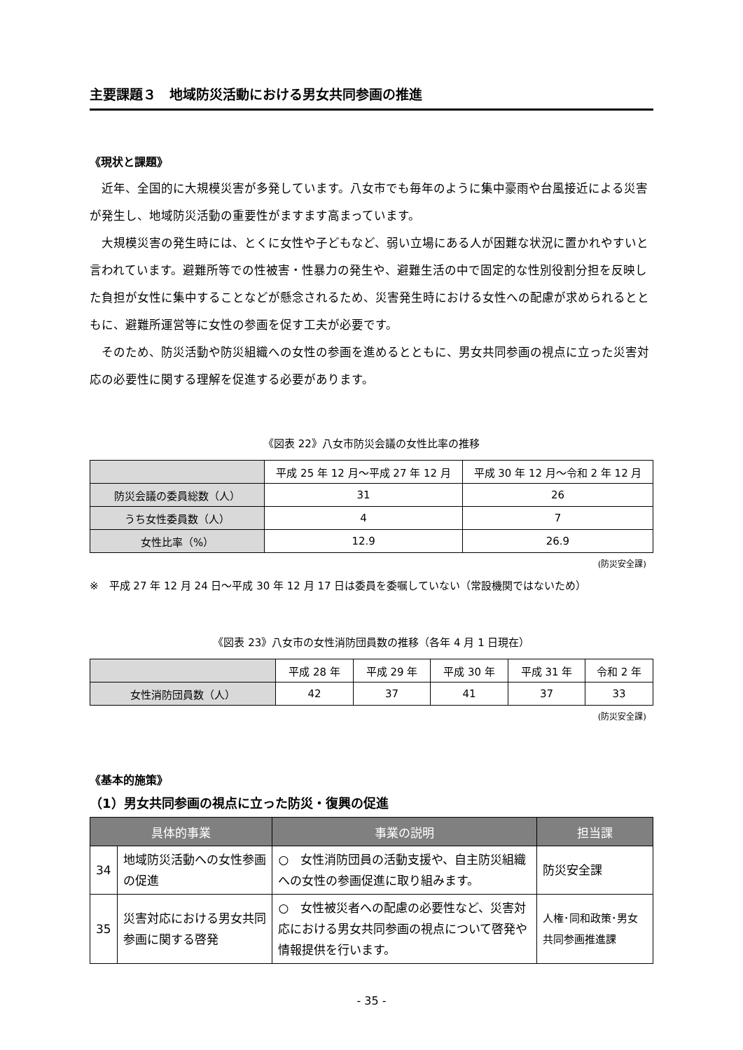主要課題３　地域防災活動における男女共同参画の推進
《現状と課題》
近年、全国的に大規模災害が多発しています。八女市でも毎年のように集中豪雨や台風接近による災害が発生し、地域防災活動の重要性がますます高まっています。
大規模災害の発生時には、とくに女性や子どもなど、弱い立場にある人が困難な状況に置かれやすいと言われています。避難所等での性被害・性暴力の発生や、避難生活の中で固定的な性別役割分担を反映した負担が女性に集中することなどが懸念されるため、災害発生時における女性への配慮が求められるとともに、避難所運営等に女性の参画を促す工夫が必要です。
そのため、防災活動や防災組織への女性の参画を進めるとともに、男女共同参画の視点に立った災害対応の必要性に関する理解を促進する必要があります。
《図表 22》八女市防災会議の女性比率の推移
| | 平成 25 年 12 月～平成 27 年 12 月 | 平成 30 年 12 月～令和 2 年 12 月 |
| --- | --- | --- |
| 防災会議の委員総数（人） | 31 | 26 |
| うち女性委員数（人） | 4 | 7 |
| 女性比率（%） | 12.9 | 26.9 |
(防災安全課)
※　平成 27 年 12 月 24 日～平成 30 年 12 月 17 日は委員を委嘱していない（常設機関ではないため）
《図表 23》八女市の女性消防団員数の推移（各年 4 月 1 日現在）
| | 平成 28 年 | 平成 29 年 | 平成 30 年 | 平成 31 年 | 令和 2 年 |
| --- | --- | --- | --- | --- | --- |
| 女性消防団員数（人） | 42 | 37 | 41 | 37 | 33 |
(防災安全課)
《基本的施策》
（1）男女共同参画の視点に立った防災・復興の促進
| 具体的事業 | | 事業の説明 | 担当課 |
| --- | --- | --- | --- |
| 34 | 地域防災活動への女性参画の促進 | ○ 女性消防団員の活動支援や、自主防災組織への女性の参画促進に取り組みます。 | 防災安全課 |
| 35 | 災害対応における男女共同参画に関する啓発 | ○ 女性被災者への配慮の必要性など、災害対応における男女共同参画の視点について啓発や情報提供を行います。 | 人権･同和政策･男女共同参画推進課 |
- 35 -